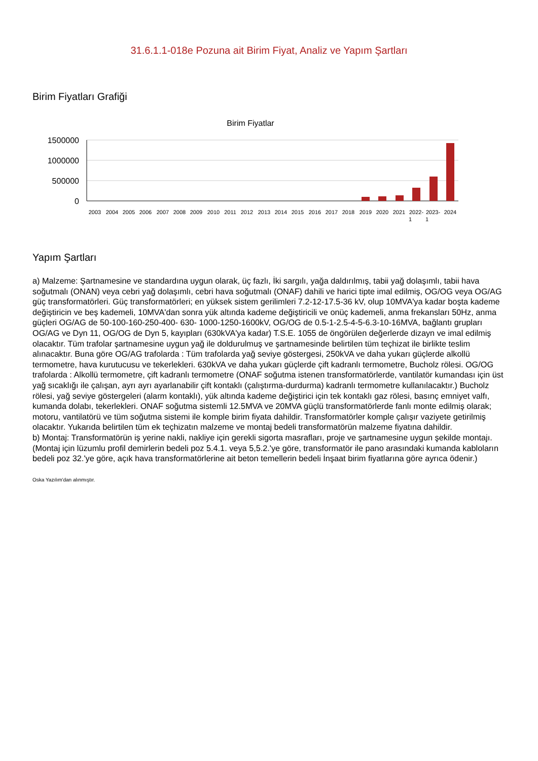31.6.1.1-018e Pozuna ait Birim Fiyat, Analiz ve Yapım Şartları
Birim Fiyatları Grafiği
Birim Fiyatlar
1500000
1000000
500000
0
2003
2004
2005
2006
2007
2008
2009
2010
2011
2012
2013
2014
2015
2016
2017
2018
2019
2020
2021
2022-
2023-
2024
1
1
Yapım Şartları
a) Malzeme: Şartnamesine ve standardına uygun olarak, üç fazlı, İki sargılı, yağa daldırılmış, tabii yağ dolaşımlı, tabii hava soğutmalı (ONAN) veya cebri yağ dolaşımlı, cebri hava soğutmalı (ONAF) dahili ve harici tipte imal edilmiş, OG/OG veya OG/AG güç transformatörleri. Güç transformatörleri; en yüksek sistem gerilimleri 7.2-12-17.5-36 kV, olup 10MVA'ya kadar boşta kademe değiştiricin ve beş kademeli, 10MVA'dan sonra yük altında kademe değiştiricili ve onüç kademeli, anma frekansları 50Hz, anma güçleri OG/AG de 50-100-160-250-400- 630- 1000-1250-1600kV, OG/OG de 0.5-1-2.5-4-5-6.3-10-16MVA, bağlantı grupları OG/AG ve Dyn 11, OG/OG de Dyn 5, kayıpları (630kVA'ya kadar) T.S.E. 1055 de öngörülen değerlerde dizayn ve imal edilmiş olacaktır. Tüm trafolar şartnamesine uygun yağ ile doldurulmuş ve şartnamesinde belirtilen tüm teçhizat ile birlikte teslim alınacaktır. Buna göre OG/AG trafolarda : Tüm trafolarda yağ seviye göstergesi, 250kVA ve daha yukarı güçlerde alkollü termometre, hava kurutucusu ve tekerlekleri. 630kVA ve daha yukarı güçlerde çift kadranlı termometre, Bucholz rölesi. OG/OG trafolarda : Alkollü termometre, çift kadranlı termometre (ONAF soğutma istenen transformatörlerde, vantilatör kumandası için üst yağ sıcaklığı ile çalışan, ayrı ayrı ayarlanabilir çift kontaklı (çalıştırma-durdurma) kadranlı termometre kullanılacaktır.) Bucholz rölesi, yağ seviye göstergeleri (alarm kontaklı), yük altında kademe değiştirici için tek kontaklı gaz rölesi, basınç emniyet valfı, kumanda dolabı, tekerlekleri. ONAF soğutma sistemli 12.5MVA ve 20MVA güçlü transformatörlerde fanlı monte edilmiş olarak; motoru, vantilatörü ve tüm soğutma sistemi ile komple birim fiyata dahildir. Transformatörler komple çalışır vaziyete getirilmiş olacaktır. Yukarıda belirtilen tüm ek teçhizatın malzeme ve montaj bedeli transformatörün malzeme fiyatına dahildir.
b) Montaj: Transformatörün iş yerine nakli, nakliye için gerekli sigorta masrafları, proje ve şartnamesine uygun şekilde montajı. (Montaj için lüzumlu profil demirlerin bedeli poz 5.4.1. veya 5,5.2.'ye göre, transformatör ile pano arasındaki kumanda kabloların bedeli poz 32.'ye göre, açık hava transformatörlerine ait beton temellerin bedeli İnşaat birim fiyatlarına göre ayrıca ödenir.)
Oska Yazılım'dan alınmıştır.